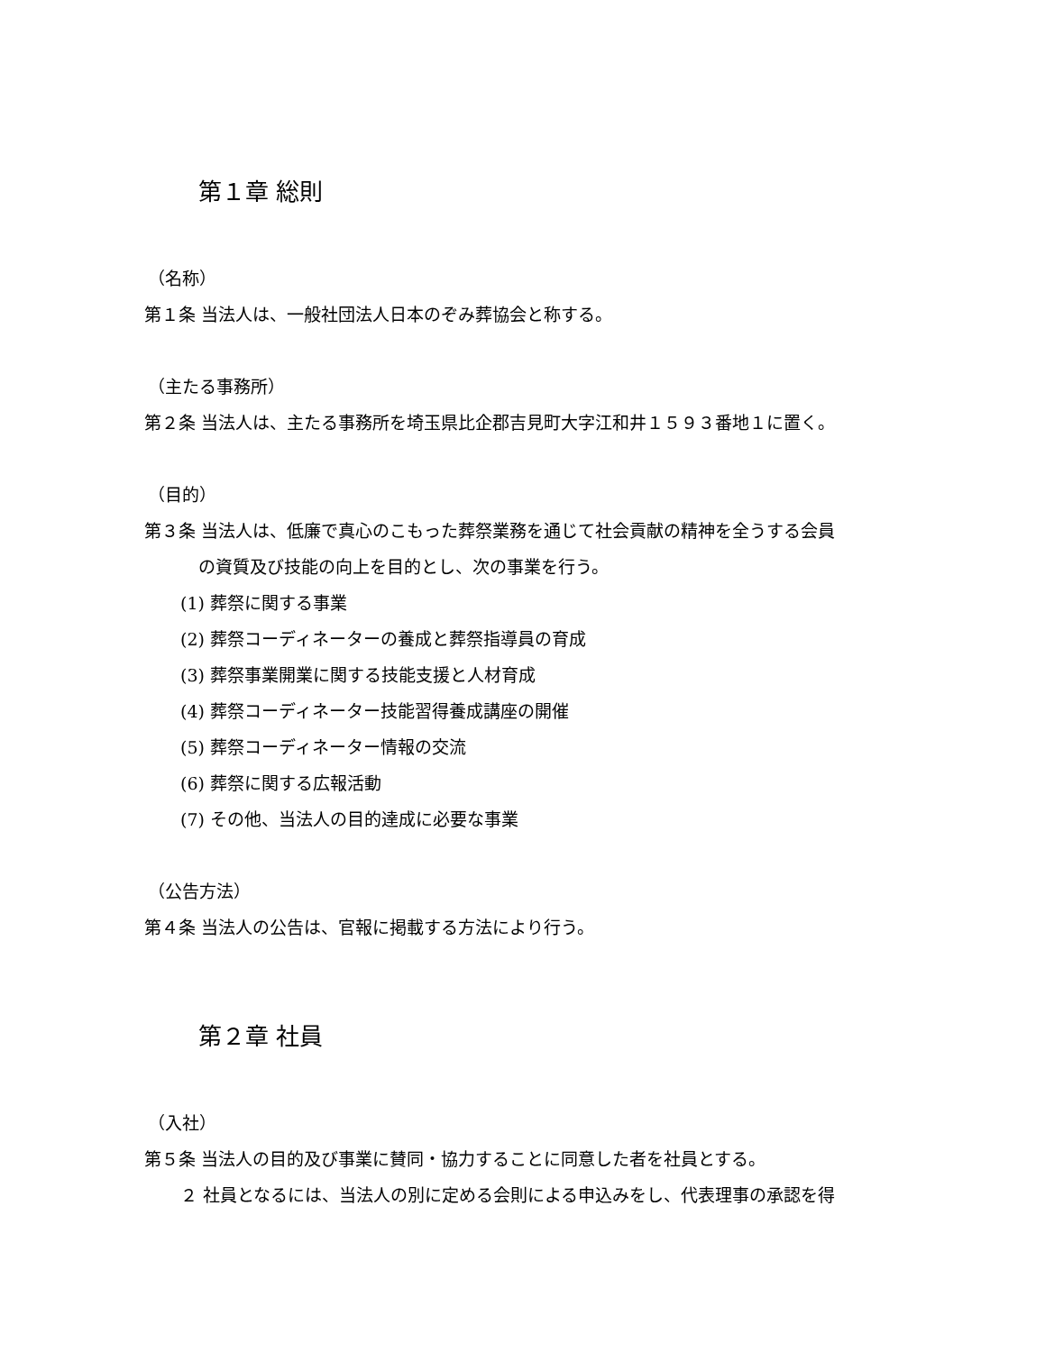第１章 総則
（名称）
第１条 当法人は、一般社団法人日本のぞみ葬協会と称する。
（主たる事務所）
第２条 当法人は、主たる事務所を埼玉県比企郡吉見町大字江和井１５９３番地１に置く。
（目的）
第３条 当法人は、低廉で真心のこもった葬祭業務を通じて社会貢献の精神を全うする会員
の資質及び技能の向上を目的とし、次の事業を行う。
(1) 葬祭に関する事業
(2) 葬祭コーディネーターの養成と葬祭指導員の育成
(3) 葬祭事業開業に関する技能支援と人材育成
(4) 葬祭コーディネーター技能習得養成講座の開催
(5) 葬祭コーディネーター情報の交流
(6) 葬祭に関する広報活動
(7) その他、当法人の目的達成に必要な事業
（公告方法）
第４条 当法人の公告は、官報に掲載する方法により行う。
第２章 社員
（入社）
第５条 当法人の目的及び事業に賛同・協力することに同意した者を社員とする。
２ 社員となるには、当法人の別に定める会則による申込みをし、代表理事の承認を得